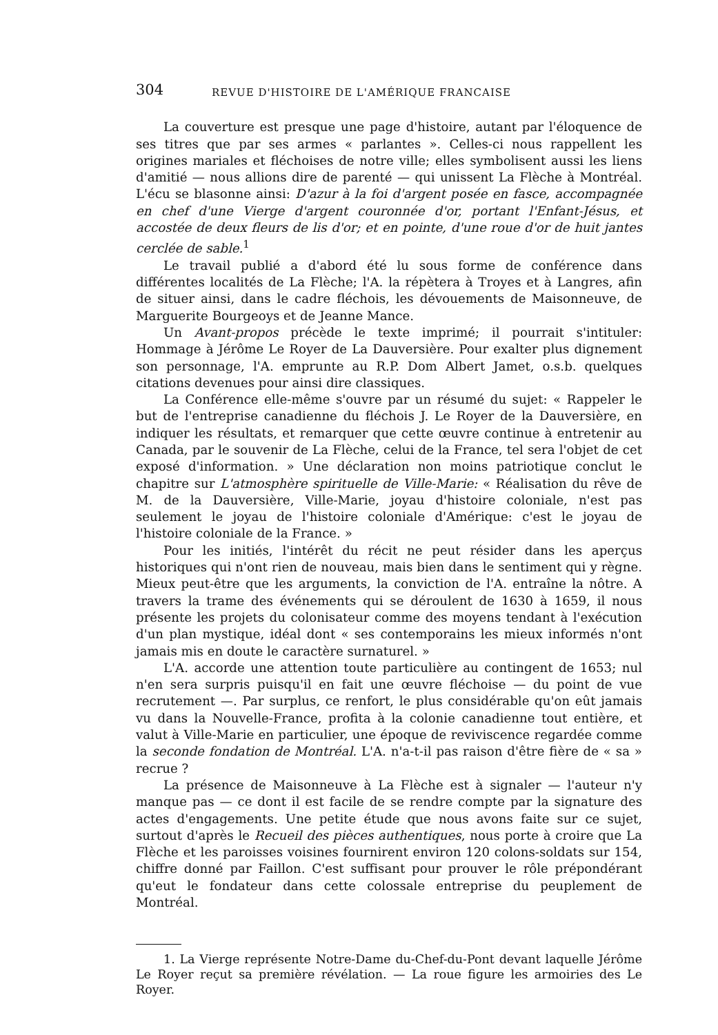304 REVUE D'HISTOIRE DE L'AMÉRIQUE FRANCAISE
La couverture est presque une page d'histoire, autant par l'éloquence de ses titres que par ses armes « parlantes ». Celles-ci nous rappellent les origines mariales et fléchoises de notre ville; elles symbolisent aussi les liens d'amitié — nous allions dire de parenté — qui unissent La Flèche à Montréal. L'écu se blasonne ainsi: D'azur à la foi d'argent posée en fasce, accompagnée en chef d'une Vierge d'argent couronnée d'or, portant l'Enfant-Jésus, et accostée de deux fleurs de lis d'or; et en pointe, d'une roue d'or de huit jantes cerclée de sable.<sup>1</sup>
Le travail publié a d'abord été lu sous forme de conférence dans différentes localités de La Flèche; l'A. la répètera à Troyes et à Langres, afin de situer ainsi, dans le cadre fléchois, les dévouements de Maisonneuve, de Marguerite Bourgeoys et de Jeanne Mance.
Un Avant-propos précède le texte imprimé; il pourrait s'intituler: Hommage à Jérôme Le Royer de La Dauversière. Pour exalter plus dignement son personnage, l'A. emprunte au R.P. Dom Albert Jamet, o.s.b. quelques citations devenues pour ainsi dire classiques.
La Conférence elle-même s'ouvre par un résumé du sujet: « Rappeler le but de l'entreprise canadienne du fléchois J. Le Royer de la Dauversière, en indiquer les résultats, et remarquer que cette œuvre continue à entretenir au Canada, par le souvenir de La Flèche, celui de la France, tel sera l'objet de cet exposé d'information. » Une déclaration non moins patriotique conclut le chapitre sur L'atmosphère spirituelle de Ville-Marie: « Réalisation du rêve de M. de la Dauversière, Ville-Marie, joyau d'histoire coloniale, n'est pas seulement le joyau de l'histoire coloniale d'Amérique: c'est le joyau de l'histoire coloniale de la France. »
Pour les initiés, l'intérêt du récit ne peut résider dans les aperçus historiques qui n'ont rien de nouveau, mais bien dans le sentiment qui y règne. Mieux peut-être que les arguments, la conviction de l'A. entraîne la nôtre. A travers la trame des événements qui se déroulent de 1630 à 1659, il nous présente les projets du colonisateur comme des moyens tendant à l'exécution d'un plan mystique, idéal dont « ses contemporains les mieux informés n'ont jamais mis en doute le caractère surnaturel. »
L'A. accorde une attention toute particulière au contingent de 1653; nul n'en sera surpris puisqu'il en fait une œuvre fléchoise — du point de vue recrutement —. Par surplus, ce renfort, le plus considérable qu'on eût jamais vu dans la Nouvelle-France, profita à la colonie canadienne tout entière, et valut à Ville-Marie en particulier, une époque de reviviscence regardée comme la seconde fondation de Montréal. L'A. n'a-t-il pas raison d'être fière de « sa » recrue ?
La présence de Maisonneuve à La Flèche est à signaler — l'auteur n'y manque pas — ce dont il est facile de se rendre compte par la signature des actes d'engagements. Une petite étude que nous avons faite sur ce sujet, surtout d'après le Recueil des pièces authentiques, nous porte à croire que La Flèche et les paroisses voisines fournirent environ 120 colons-soldats sur 154, chiffre donné par Faillon. C'est suffisant pour prouver le rôle prépondérant qu'eut le fondateur dans cette colossale entreprise du peuplement de Montréal.
1. La Vierge représente Notre-Dame du-Chef-du-Pont devant laquelle Jérôme Le Royer reçut sa première révélation. — La roue figure les armoiries des Le Royer.